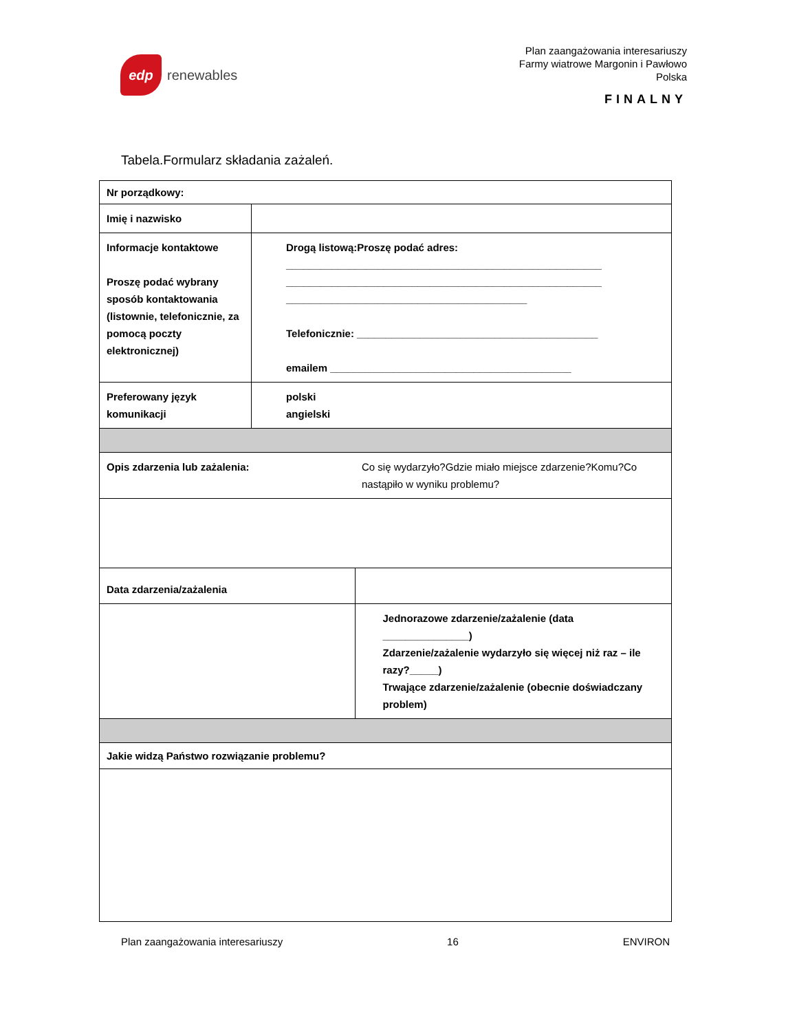edp
renewables
Plan zaangażowania interesariuszy
Farmy wiatrowe Margonin i Pawłowo
Polska
FINALNY
Tabela.Formularz składania zażaleń.
| Nr porządkowy: | | |
| Imię i nazwisko | | |
| Informacje kontaktowe Proszę podać wybrany sposób kontaktowania (listownie, telefonicznie, za pomocą poczty elektronicznej) | Drogą listową:Proszę podać adres: _______________________________________________________ _______________________________________________________ __________________________________________ Telefonicznie: __________________________________________ emailem __________________________________________ | |
| Preferowany język komunikacji | polski angielski | |
| Opis zdarzenia lub zażalenia: | | Co się wydarzyło?Gdzie miało miejsce zdarzenie?Komu?Co nastąpiło w wyniku problemu? |
| Data zdarzenia/zażalenia | | |
| | | Jednorazowe zdarzenie/zażalenie (data _______________) Zdarzenie/zażalenie wydarzyło się więcej niż raz – ile razy?_____) Trwające zdarzenie/zażalenie (obecnie doświadczany problem) |
| Jakie widzą Państwo rozwiązanie problemu? | | |
Plan zaangażowania interesariuszy 16 ENVIRON